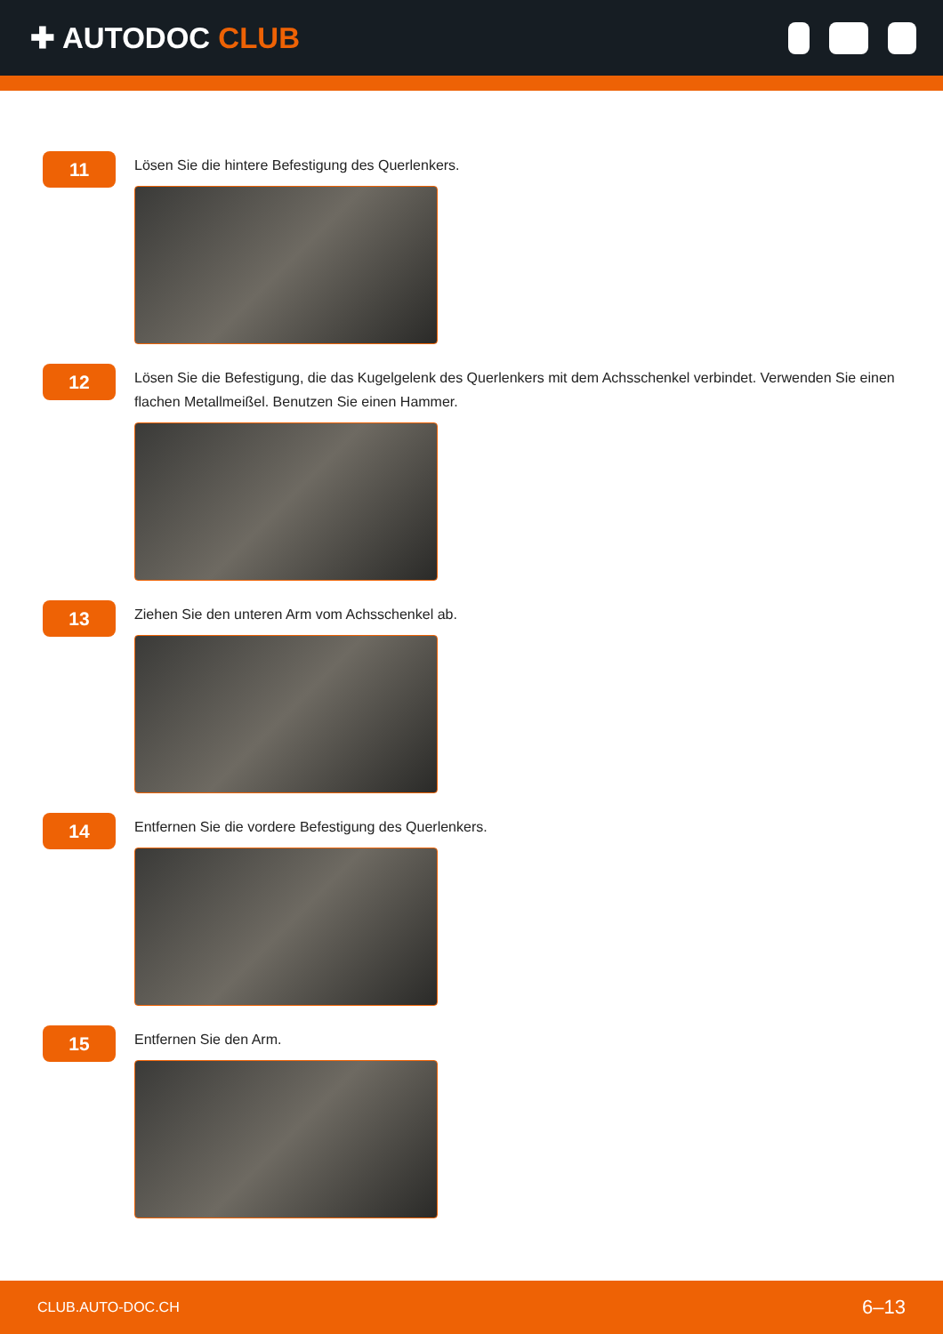✚ AUTODOC CLUB
11
Lösen Sie die hintere Befestigung des Querlenkers.
12
Lösen Sie die Befestigung, die das Kugelgelenk des Querlenkers mit dem Achsschenkel verbindet. Verwenden Sie einen flachen Metallmeißel. Benutzen Sie einen Hammer.
13
Ziehen Sie den unteren Arm vom Achsschenkel ab.
14
Entfernen Sie die vordere Befestigung des Querlenkers.
15
Entfernen Sie den Arm.
CLUB.AUTO-DOC.CH 6–13